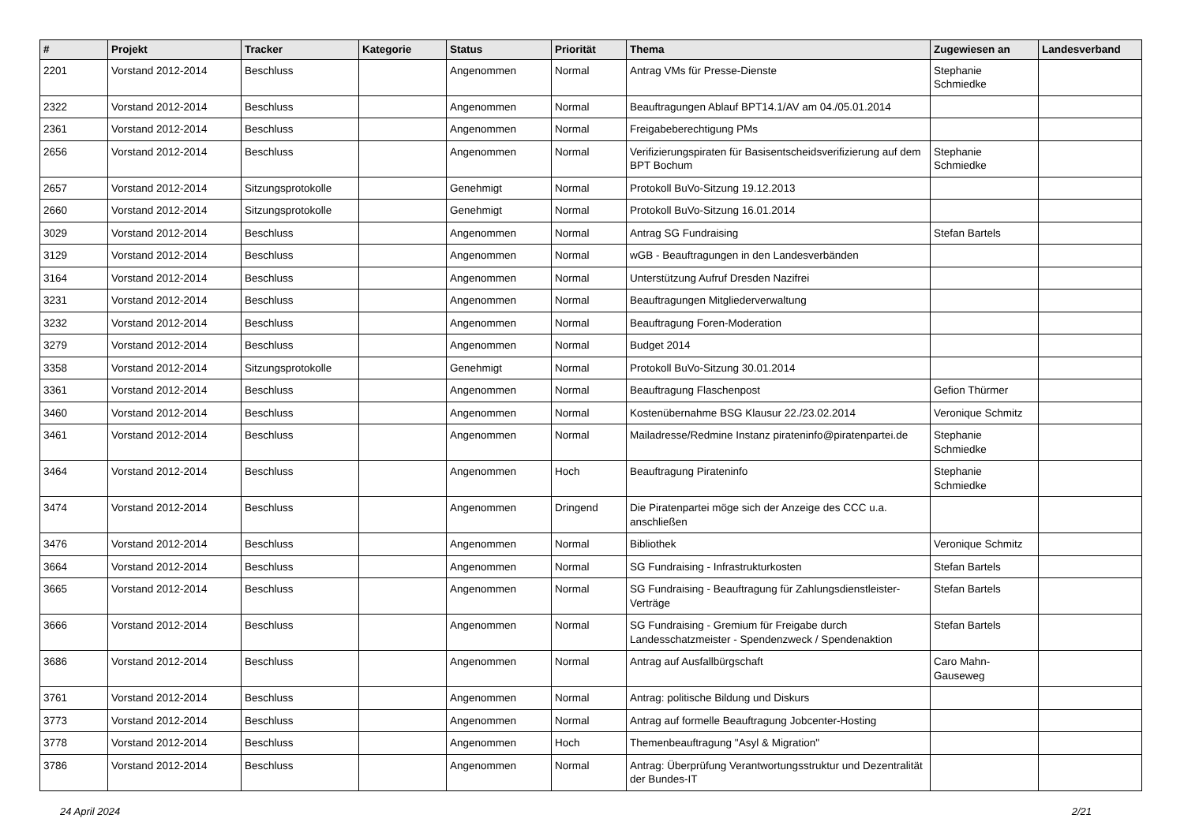| # | Projekt | Tracker | Kategorie | Status | Priorität | Thema | Zugewiesen an | Landesverband |
| --- | --- | --- | --- | --- | --- | --- | --- | --- |
| 2201 | Vorstand 2012-2014 | Beschluss | | Angenommen | Normal | Antrag VMs für Presse-Dienste | Stephanie Schmiedke | |
| 2322 | Vorstand 2012-2014 | Beschluss | | Angenommen | Normal | Beauftragungen Ablauf BPT14.1/AV am 04./05.01.2014 | | |
| 2361 | Vorstand 2012-2014 | Beschluss | | Angenommen | Normal | Freigabeberechtigung PMs | | |
| 2656 | Vorstand 2012-2014 | Beschluss | | Angenommen | Normal | Verifizierungspiraten für Basisentscheidsverifizierung auf dem BPT Bochum | Stephanie Schmiedke | |
| 2657 | Vorstand 2012-2014 | Sitzungsprotokolle | | Genehmigt | Normal | Protokoll BuVo-Sitzung 19.12.2013 | | |
| 2660 | Vorstand 2012-2014 | Sitzungsprotokolle | | Genehmigt | Normal | Protokoll BuVo-Sitzung 16.01.2014 | | |
| 3029 | Vorstand 2012-2014 | Beschluss | | Angenommen | Normal | Antrag SG Fundraising | Stefan Bartels | |
| 3129 | Vorstand 2012-2014 | Beschluss | | Angenommen | Normal | wGB - Beauftragungen in den Landesverbänden | | |
| 3164 | Vorstand 2012-2014 | Beschluss | | Angenommen | Normal | Unterstützung Aufruf Dresden Nazifrei | | |
| 3231 | Vorstand 2012-2014 | Beschluss | | Angenommen | Normal | Beauftragungen Mitgliederverwaltung | | |
| 3232 | Vorstand 2012-2014 | Beschluss | | Angenommen | Normal | Beauftragung Foren-Moderation | | |
| 3279 | Vorstand 2012-2014 | Beschluss | | Angenommen | Normal | Budget 2014 | | |
| 3358 | Vorstand 2012-2014 | Sitzungsprotokolle | | Genehmigt | Normal | Protokoll BuVo-Sitzung 30.01.2014 | | |
| 3361 | Vorstand 2012-2014 | Beschluss | | Angenommen | Normal | Beauftragung Flaschenpost | Gefion Thürmer | |
| 3460 | Vorstand 2012-2014 | Beschluss | | Angenommen | Normal | Kostenübernahme BSG Klausur 22./23.02.2014 | Veronique Schmitz | |
| 3461 | Vorstand 2012-2014 | Beschluss | | Angenommen | Normal | Mailadresse/Redmine Instanz pirateninfo@piratenpartei.de | Stephanie Schmiedke | |
| 3464 | Vorstand 2012-2014 | Beschluss | | Angenommen | Hoch | Beauftragung Pirateninfo | Stephanie Schmiedke | |
| 3474 | Vorstand 2012-2014 | Beschluss | | Angenommen | Dringend | Die Piratenpartei möge sich der Anzeige des CCC u.a. anschließen | | |
| 3476 | Vorstand 2012-2014 | Beschluss | | Angenommen | Normal | Bibliothek | Veronique Schmitz | |
| 3664 | Vorstand 2012-2014 | Beschluss | | Angenommen | Normal | SG Fundraising - Infrastrukturkosten | Stefan Bartels | |
| 3665 | Vorstand 2012-2014 | Beschluss | | Angenommen | Normal | SG Fundraising - Beauftragung für Zahlungsdienstleister-Verträge | Stefan Bartels | |
| 3666 | Vorstand 2012-2014 | Beschluss | | Angenommen | Normal | SG Fundraising - Gremium für Freigabe durch Landesschatzmeister - Spendenzweck / Spendenaktion | Stefan Bartels | |
| 3686 | Vorstand 2012-2014 | Beschluss | | Angenommen | Normal | Antrag auf Ausfallbürgschaft | Caro Mahn-Gauseweg | |
| 3761 | Vorstand 2012-2014 | Beschluss | | Angenommen | Normal | Antrag: politische Bildung und Diskurs | | |
| 3773 | Vorstand 2012-2014 | Beschluss | | Angenommen | Normal | Antrag auf formelle Beauftragung Jobcenter-Hosting | | |
| 3778 | Vorstand 2012-2014 | Beschluss | | Angenommen | Hoch | Themenbeauftragung "Asyl & Migration" | | |
| 3786 | Vorstand 2012-2014 | Beschluss | | Angenommen | Normal | Antrag: Überprüfung Verantwortungsstruktur und Dezentralität der Bundes-IT | | |
24 April 2024 2/21